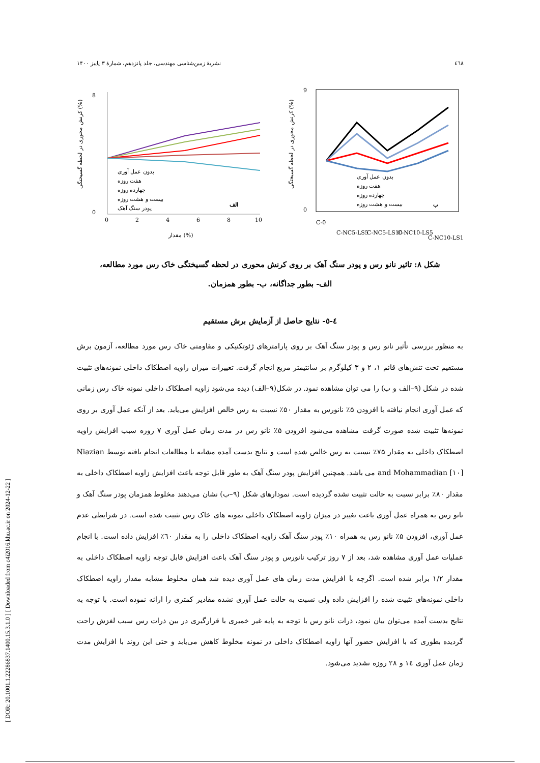[ DOR: 20.1001.1.22286837.1400.15.3.1.0 ] [ Downloaded from c4i2016.khu.ac.ir on 2024-12-22 ]
٤٦٨ نشریهٔ زمین‌شناسی مهندسی، جلد پانزدهم، شمارهٔ ۳ پاییز ۱۴۰۰
0
8
0
2
4
6
8
10
مقدار (%)
کرنش محوری در لحظه گسیختگی (%)
بدون عمل آوری
هفت روزه
چهارده روزه
بیست و هشت روزه
پودر سنگ آهک
الف
0
9
کرنش محوری در لحظه گسیختگی (%)
بدون عمل آوری
هفت روزه
چهارده روزه
بیست و هشت روزه
ب
C-0
C-NC5-LS5
C-NC5-LS10
C-NC10-LS5
C-NC10-LS10
شکل ۸: تاثیر نانو رس و پودر سنگ آهک بر روی کرنش محوری در لحظه گسیختگی خاک رس مورد مطالعه،
الف- بطور جداگانه، ب- بطور همزمان.
٤-٥- نتایج حاصل از آزمایش برش مستقیم
به منظور بررسی تأثیر نانو رس و پودر سنگ آهک بر روی پارامترهای ژئوتکنیکی و مقاومتی خاک رس مورد مطالعه، آزمون برش مستقیم تحت تنش‌های قائم ۱، ۲ و ۳ کیلوگرم بر سانتیمتر مربع انجام گرفت. تغییرات میزان زاویه اصطکاک داخلی نمونه‌های تثبیت شده در شکل (۹–الف و ب) را می توان مشاهده نمود. در شکل(۹–الف) دیده می‌شود زاویه اصطکاک داخلی نمونه خاک رس زمانی که عمل آوری انجام نیافته با افزودن ۵٪ نانورس به مقدار ۵۰٪ نسبت به رس خالص افزایش می‌یابد. بعد از آنکه عمل آوری بر روی نمونه‌ها تثبیت شده صورت گرفت مشاهده می‌شود افزودن ۵٪ نانو رس در مدت زمان عمل آوری ۷ روزه سبب افزایش زاویه اصطکاک داخلی به مقدار ۷۵٪ نسبت به رس خالص شده است و نتایج بدست آمده مشابه با مطالعات انجام یافته توسط Niazian and Mohammadian [۱۰] می باشد. همچنین افزایش پودر سنگ آهک به طور قابل توجه باعث افزایش زاویه اصطکاک داخلی به مقدار ۸۰٪ برابر نسبت به حالت تثبیت نشده گردیده است. نمودارهای شکل (۹–ب) نشان می‌دهند مخلوط همزمان پودر سنگ آهک و نانو رس به همراه عمل آوری باعث تغییر در میزان زاویه اصطکاک داخلی نمونه های خاک رس تثبیت شده است. در شرایطی عدم عمل آوری، افزودن ۵٪ نانو رس به همراه ۱۰٪ پودر سنگ آهک زاویه اصطکاک داخلی را به مقدار ٦۰٪ افزایش داده است. با انجام عملیات عمل آوری مشاهده شد، بعد از ۷ روز ترکیب نانورس و پودر سنگ آهک باعث افزایش قابل توجه زاویه اصطکاک داخلی به مقدار ۱/۲ برابر شده است. اگرچه با افزایش مدت زمان های عمل آوری دیده شد همان مخلوط مشابه مقدار زاویه اصطکاک داخلی نمونه‌های تثبیت شده را افزایش داده ولی نسبت به حالت عمل آوری نشده مقادیر کمتری را ارائه نموده است. با توجه به نتایج بدست آمده می‌توان بیان نمود، ذرات نانو رس با توجه به پایه غیر خمیری با قرارگیری در بین ذرات رس سبب لغزش راحت گردیده بطوری که با افزایش حضور آنها زاویه اصطکاک داخلی در نمونه مخلوط کاهش می‌یابد و حتی این روند با افزایش مدت زمان عمل آوری ١٤ و ٢٨ روزه تشدید می‌شود.